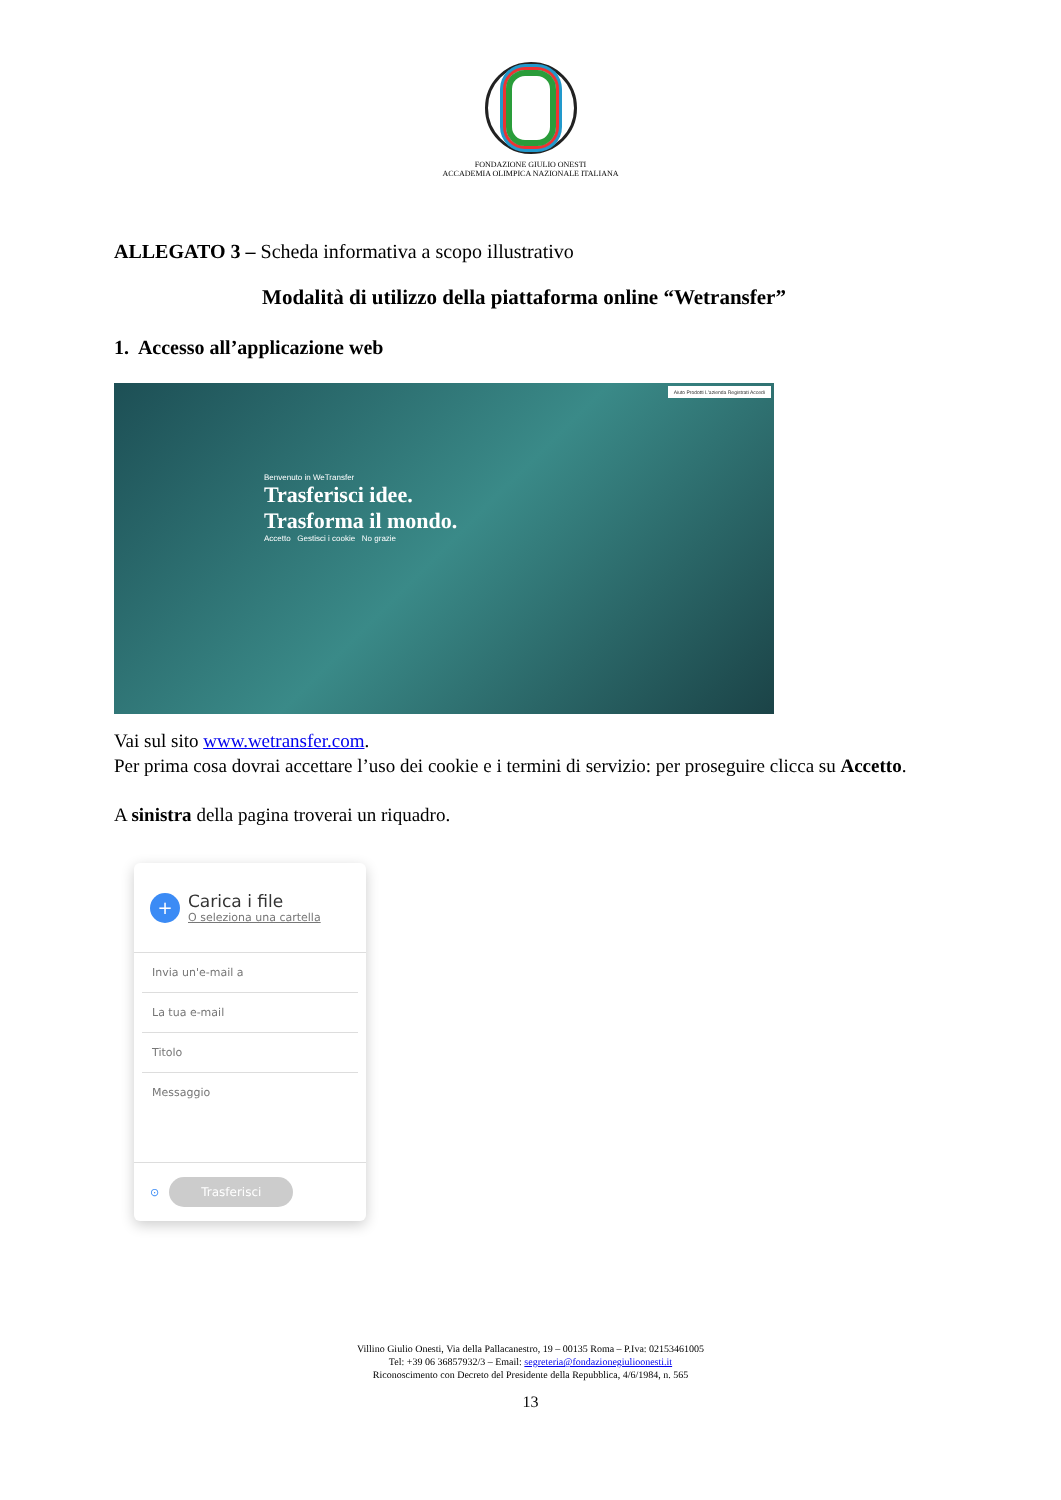FONDAZIONE GIULIO ONESTI
ACCADEMIA OLIMPICA NAZIONALE ITALIANA
ALLEGATO 3 – Scheda informativa a scopo illustrativo
Modalità di utilizzo della piattaforma online “Wetransfer”
1. Accesso all’applicazione web
Aiuto Prodotti L'azienda Registrati Accedi
Benvenuto in WeTransfer
Trasferisci idee.
Trasforma il mondo.
Accetto Gestisci i cookie No grazie
Vai sul sito www.wetransfer.com.
Per prima cosa dovrai accettare l’uso dei cookie e i termini di servizio: per proseguire clicca su Accetto.
A sinistra della pagina troverai un riquadro.
+
Carica i file
O seleziona una cartella
Invia un'e-mail a
La tua e-mail
Titolo
Messaggio
⊙ Trasferisci
Villino Giulio Onesti, Via della Pallacanestro, 19 – 00135 Roma – P.Iva: 02153461005
Tel: +39 06 36857932/3 – Email: segreteria@fondazionegiulioonesti.it
Riconoscimento con Decreto del Presidente della Repubblica, 4/6/1984, n. 565
13